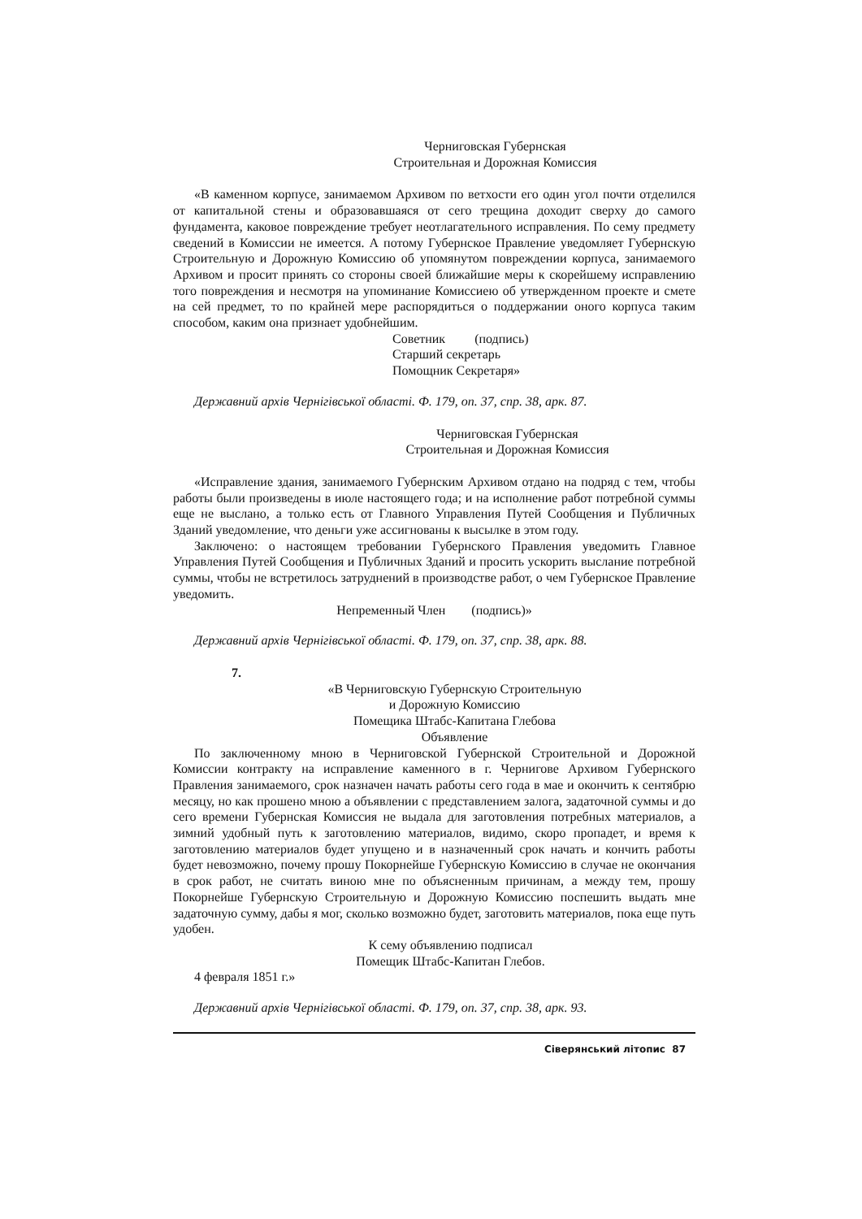Черниговская Губернская
Строительная и Дорожная Комиссия
«В каменном корпусе, занимаемом Архивом по ветхости его один угол почти отделился от капитальной стены и образовавшаяся от сего трещина доходит сверху до самого фундамента, каковое повреждение требует неотлагательного исправления. По сему предмету сведений в Комиссии не имеется. А потому Губернское Правление уведомляет Губернскую Строительную и Дорожную Комиссию об упомянутом повреждении корпуса, занимаемого Архивом и просит принять со стороны своей ближайшие меры к скорейшему исправлению того повреждения и несмотря на упоминание Комиссиею об утвержденном проекте и смете на сей предмет, то по крайней мере распорядиться о поддержании оного корпуса таким способом, каким она признает удобнейшим.
Советник (подпись)
Старший секретарь
Помощник Секретаря»
Державний архів Чернігівської області. Ф. 179, оп. 37, спр. 38, арк. 87.
Черниговская Губернская
Строительная и Дорожная Комиссия
«Исправление здания, занимаемого Губернским Архивом отдано на подряд с тем, чтобы работы были произведены в июле настоящего года; и на исполнение работ потребной суммы еще не выслано, а только есть от Главного Управления Путей Сообщения и Публичных Зданий уведомление, что деньги уже ассигнованы к высылке в этом году.
Заключено: о настоящем требовании Губернского Правления уведомить Главное Управления Путей Сообщения и Публичных Зданий и просить ускорить выслание потребной суммы, чтобы не встретилось затруднений в производстве работ, о чем Губернское Правление уведомить.
Непременный Член (подпись)»
Державний архів Чернігівської області. Ф. 179, оп. 37, спр. 38, арк. 88.
7.
«В Черниговскую Губернскую Строительную
и Дорожную Комиссию
Помещика Штабс-Капитана Глебова
Объявление
По заключенному мною в Черниговской Губернской Строительной и Дорожной Комиссии контракту на исправление каменного в г. Чернигове Архивом Губернского Правления занимаемого, срок назначен начать работы сего года в мае и окончить к сентябрю месяцу, но как прошено мною а объявлении с представлением залога, задаточной суммы и до сего времени Губернская Комиссия не выдала для заготовления потребных материалов, а зимний удобный путь к заготовлению материалов, видимо, скоро пропадет, и время к заготовлению материалов будет упущено и в назначенный срок начать и кончить работы будет невозможно, почему прошу Покорнейше Губернскую Комиссию в случае не окончания в срок работ, не считать виною мне по объясненным причинам, а между тем, прошу Покорнейше Губернскую Строительную и Дорожную Комиссию поспешить выдать мне задаточную сумму, дабы я мог, сколько возможно будет, заготовить материалов, пока еще путь удобен.
К сему объявлению подписал
Помещик Штабс-Капитан Глебов.
4 февраля 1851 г.»
Державний архів Чернігівської області. Ф. 179, оп. 37, спр. 38, арк. 93.
Сіверянський літопис 87